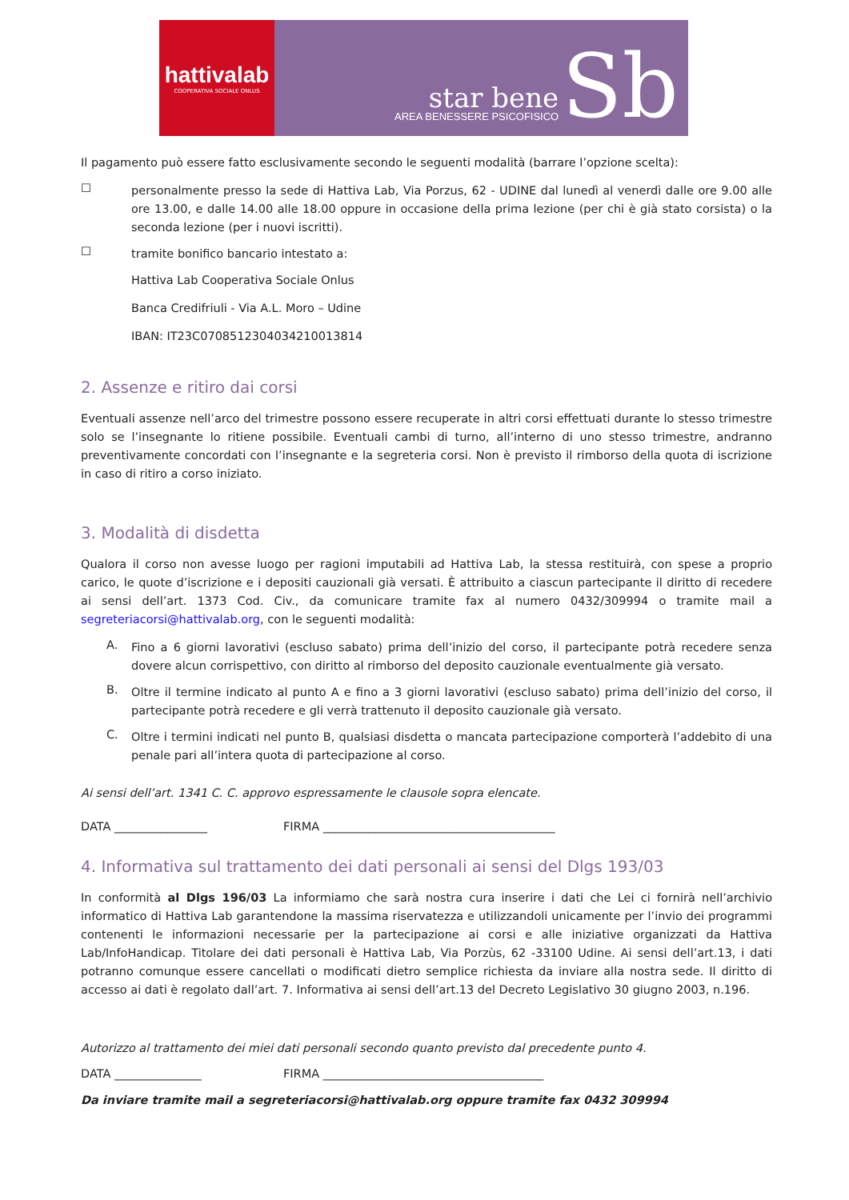hattivalab
COOPERATIVA SOCIALE ONLUS
star bene
AREA BENESSERE PSICOFISICO
Sb
Il pagamento può essere fatto esclusivamente secondo le seguenti modalità (barrare l’opzione scelta):
☐
personalmente presso la sede di Hattiva Lab, Via Porzus, 62 - UDINE dal lunedì al venerdì dalle ore 9.00 alle ore 13.00, e dalle 14.00 alle 18.00 oppure in occasione della prima lezione (per chi è già stato corsista) o la seconda lezione (per i nuovi iscritti).
☐
tramite bonifico bancario intestato a:
Hattiva Lab Cooperativa Sociale Onlus
Banca Credifriuli - Via A.L. Moro – Udine
IBAN: IT23C0708512304034210013814
2. Assenze e ritiro dai corsi
Eventuali assenze nell’arco del trimestre possono essere recuperate in altri corsi effettuati durante lo stesso trimestre solo se l’insegnante lo ritiene possibile. Eventuali cambi di turno, all’interno di uno stesso trimestre, andranno preventivamente concordati con l’insegnante e la segreteria corsi. Non è previsto il rimborso della quota di iscrizione in caso di ritiro a corso iniziato.
3. Modalità di disdetta
Qualora il corso non avesse luogo per ragioni imputabili ad Hattiva Lab, la stessa restituirà, con spese a proprio carico, le quote d’iscrizione e i depositi cauzionali già versati. È attribuito a ciascun partecipante il diritto di recedere ai sensi dell’art. 1373 Cod. Civ., da comunicare tramite fax al numero 0432/309994 o tramite mail a segreteriacorsi@hattivalab.org, con le seguenti modalità:
A.
Fino a 6 giorni lavorativi (escluso sabato) prima dell’inizio del corso, il partecipante potrà recedere senza dovere alcun corrispettivo, con diritto al rimborso del deposito cauzionale eventualmente già versato.
B.
Oltre il termine indicato al punto A e fino a 3 giorni lavorativi (escluso sabato) prima dell’inizio del corso, il partecipante potrà recedere e gli verrà trattenuto il deposito cauzionale già versato.
C.
Oltre i termini indicati nel punto B, qualsiasi disdetta o mancata partecipazione comporterà l’addebito di una penale pari all’intera quota di partecipazione al corso.
Ai sensi dell’art. 1341 C. C. approvo espressamente le clausole sopra elencate.
DATA ________________ FIRMA ________________________________________
4. Informativa sul trattamento dei dati personali ai sensi del Dlgs 193/03
In conformità al Dlgs 196/03 La informiamo che sarà nostra cura inserire i dati che Lei ci fornirà nell’archivio informatico di Hattiva Lab garantendone la massima riservatezza e utilizzandoli unicamente per l’invio dei programmi contenenti le informazioni necessarie per la partecipazione ai corsi e alle iniziative organizzati da Hattiva Lab/InfoHandicap. Titolare dei dati personali è Hattiva Lab, Via Porzùs, 62 -33100 Udine. Ai sensi dell’art.13, i dati potranno comunque essere cancellati o modificati dietro semplice richiesta da inviare alla nostra sede. Il diritto di accesso ai dati è regolato dall’art. 7. Informativa ai sensi dell’art.13 del Decreto Legislativo 30 giugno 2003, n.196.
Autorizzo al trattamento dei miei dati personali secondo quanto previsto dal precedente punto 4.
DATA _______________ FIRMA ______________________________________
Da inviare tramite mail a segreteriacorsi@hattivalab.org oppure tramite fax 0432 309994